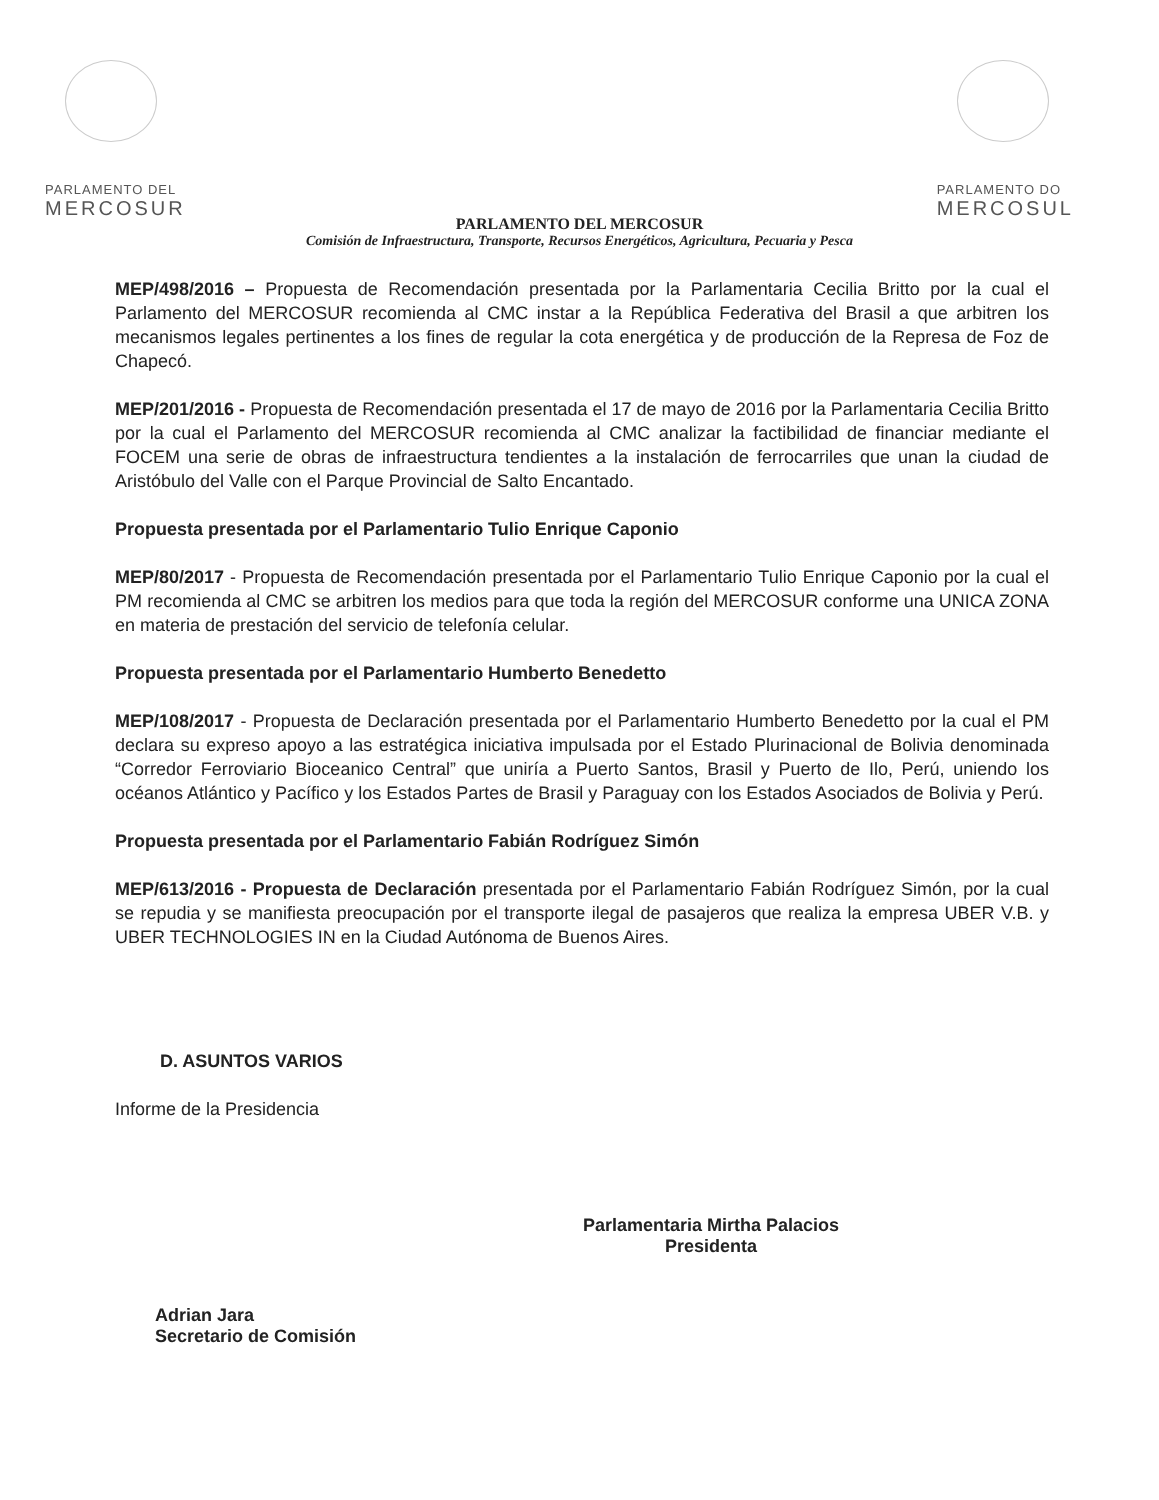PARLAMENTO DEL
MERCOSUR
PARLAMENTO DO
MERCOSUL
PARLAMENTO DEL MERCOSUR
Comisión de Infraestructura, Transporte, Recursos Energéticos, Agricultura, Pecuaria y Pesca
MEP/498/2016 – Propuesta de Recomendación presentada por la Parlamentaria Cecilia Britto por la cual el Parlamento del MERCOSUR recomienda al CMC instar a la República Federativa del Brasil a que arbitren los mecanismos legales pertinentes a los fines de regular la cota energética y de producción de la Represa de Foz de Chapecó.
MEP/201/2016 - Propuesta de Recomendación presentada el 17 de mayo de 2016 por la Parlamentaria Cecilia Britto por la cual el Parlamento del MERCOSUR recomienda al CMC analizar la factibilidad de financiar mediante el FOCEM una serie de obras de infraestructura tendientes a la instalación de ferrocarriles que unan la ciudad de Aristóbulo del Valle con el Parque Provincial de Salto Encantado.
Propuesta presentada por el Parlamentario Tulio Enrique Caponio
MEP/80/2017 - Propuesta de Recomendación presentada por el Parlamentario Tulio Enrique Caponio por la cual el PM recomienda al CMC se arbitren los medios para que toda la región del MERCOSUR conforme una UNICA ZONA en materia de prestación del servicio de telefonía celular.
Propuesta presentada por el Parlamentario Humberto Benedetto
MEP/108/2017 - Propuesta de Declaración presentada por el Parlamentario Humberto Benedetto por la cual el PM declara su expreso apoyo a las estratégica iniciativa impulsada por el Estado Plurinacional de Bolivia denominada “Corredor Ferroviario Bioceanico Central” que uniría a Puerto Santos, Brasil y Puerto de Ilo, Perú, uniendo los océanos Atlántico y Pacífico y los Estados Partes de Brasil y Paraguay con los Estados Asociados de Bolivia y Perú.
Propuesta presentada por el Parlamentario Fabián Rodríguez Simón
MEP/613/2016 - Propuesta de Declaración presentada por el Parlamentario Fabián Rodríguez Simón, por la cual se repudia y se manifiesta preocupación por el transporte ilegal de pasajeros que realiza la empresa UBER V.B. y UBER TECHNOLOGIES IN en la Ciudad Autónoma de Buenos Aires.
D. ASUNTOS VARIOS
Informe de la Presidencia
Adrian Jara
Secretario de Comisión
Parlamentaria Mirtha Palacios
Presidenta